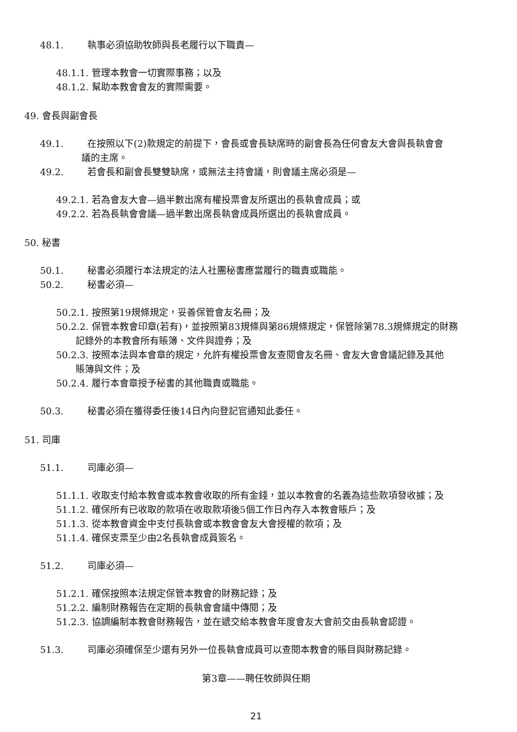48.1. 執事必須協助牧師與長老履行以下職責—
48.1.1. 管理本教會一切實際事務；以及
48.1.2. 幫助本教會會友的實際需要。
49. 會長與副會長
49.1. 在按照以下(2)款規定的前提下，會長或會長缺席時的副會長為任何會友大會與長執會會
議的主席。
49.2. 若會長和副會長雙雙缺席，或無法主持會議，則會議主席必須是—
49.2.1. 若為會友大會—過半數出席有權投票會友所選出的長執會成員；或
49.2.2. 若為長執會會議—過半數出席長執會成員所選出的長執會成員。
50. 秘書
50.1. 秘書必須履行本法規定的法人社團秘書應當履行的職責或職能。
50.2. 秘書必須—
50.2.1. 按照第19規條規定，妥善保管會友名冊；及
50.2.2. 保管本教會印章(若有)，並按照第83規條與第86規條規定，保管除第78.3規條規定的財務
記錄外的本教會所有賬簿、文件與證券；及
50.2.3. 按照本法與本會章的規定，允許有權投票會友查閱會友名冊、會友大會會議記錄及其他
賬簿與文件；及
50.2.4. 履行本會章授予秘書的其他職責或職能。
50.3. 秘書必須在獲得委任後14日內向登記官通知此委任。
51. 司庫
51.1. 司庫必須—
51.1.1. 收取支付給本教會或本教會收取的所有金錢，並以本教會的名義為這些款項發收據；及
51.1.2. 確保所有已收取的款項在收取款項後5個工作日內存入本教會賬戶；及
51.1.3. 從本教會資金中支付長執會或本教會會友大會授權的款項；及
51.1.4. 確保支票至少由2名長執會成員簽名。
51.2. 司庫必須—
51.2.1. 確保按照本法規定保管本教會的財務記錄；及
51.2.2. 編制財務報告在定期的長執會會議中傳閱；及
51.2.3. 協調編制本教會財務報告，並在遞交給本教會年度會友大會前交由長執會認證。
51.3. 司庫必須確保至少還有另外一位長執會成員可以查閱本教會的賬目與財務記錄。
第3章——聘任牧師與任期
21